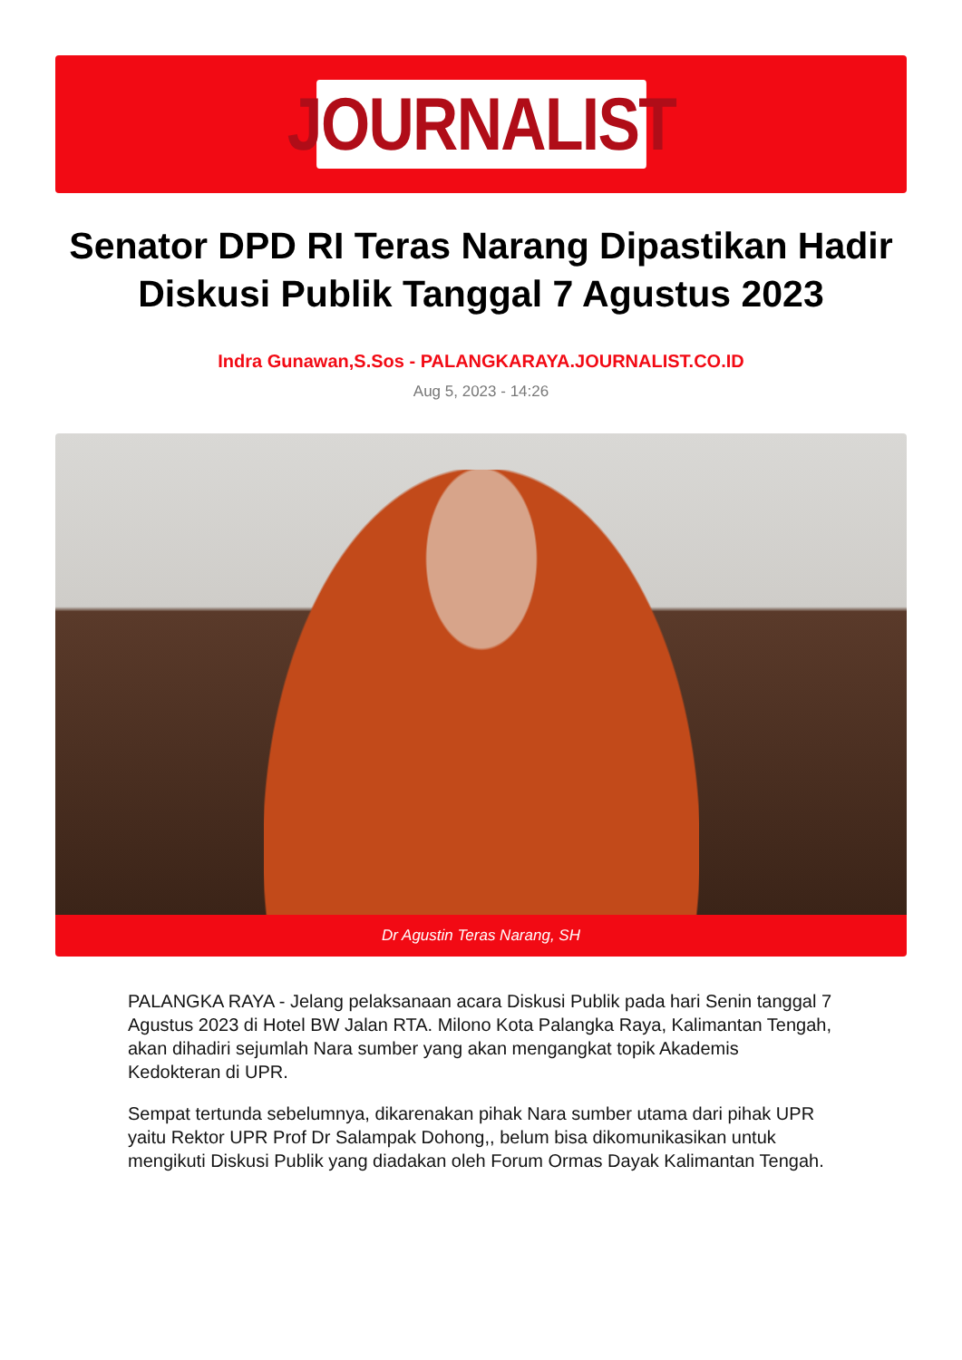JOURNALIST
Senator DPD RI Teras Narang Dipastikan Hadir Diskusi Publik Tanggal 7 Agustus 2023
Indra Gunawan,S.Sos - PALANGKARAYA.JOURNALIST.CO.ID
Aug 5, 2023 - 14:26
Dr Agustin Teras Narang, SH
PALANGKA RAYA - Jelang pelaksanaan acara Diskusi Publik pada hari Senin tanggal 7 Agustus 2023 di Hotel BW Jalan RTA. Milono Kota Palangka Raya, Kalimantan Tengah, akan dihadiri sejumlah Nara sumber yang akan mengangkat topik Akademis Kedokteran di UPR.
Sempat tertunda sebelumnya, dikarenakan pihak Nara sumber utama dari pihak UPR yaitu Rektor UPR Prof Dr Salampak Dohong,, belum bisa dikomunikasikan untuk mengikuti Diskusi Publik yang diadakan oleh Forum Ormas Dayak Kalimantan Tengah.